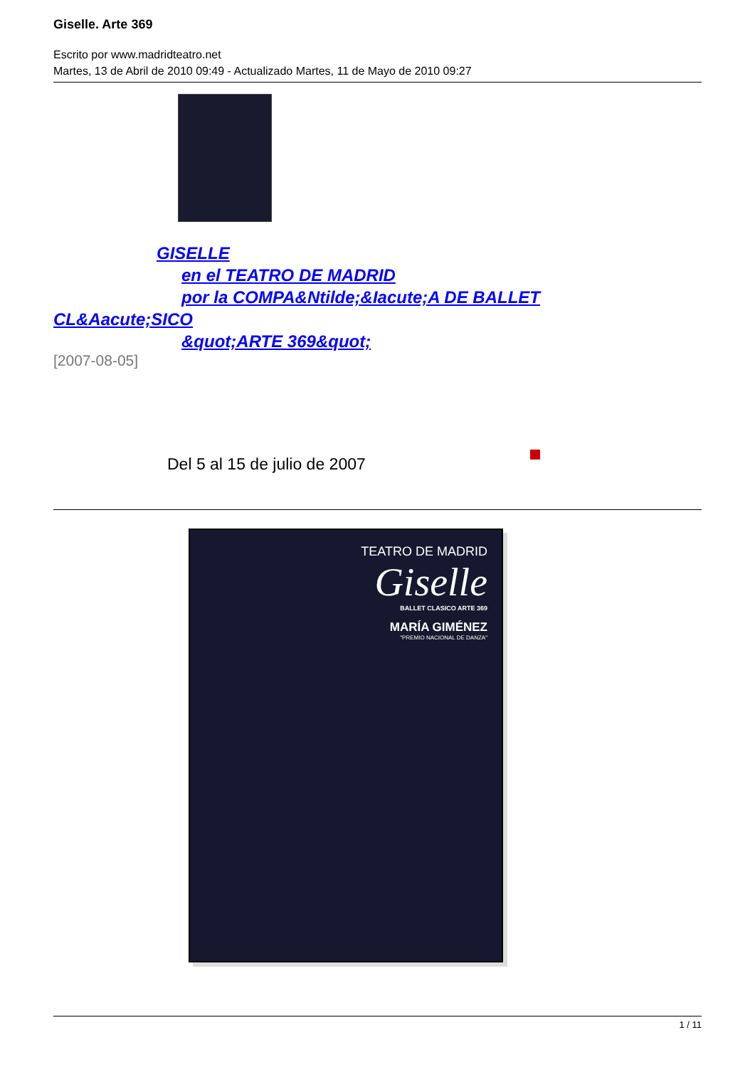Giselle. Arte 369
Escrito por www.madridteatro.net
Martes, 13 de Abril de 2010 09:49 - Actualizado Martes, 11 de Mayo de 2010 09:27
GISELLE
en el TEATRO DE MADRID
por la COMPA&Ntilde;&Iacute;A DE BALLET
CL&Aacute;SICO
&quot;ARTE 369&quot;
[2007-08-05]
Del 5 al 15 de julio de 2007
TEATRO DE MADRID
Giselle
BALLET CLASICO ARTE 369
MARÍA GIMÉNEZ
"PREMIO NACIONAL DE DANZA"
1 / 11